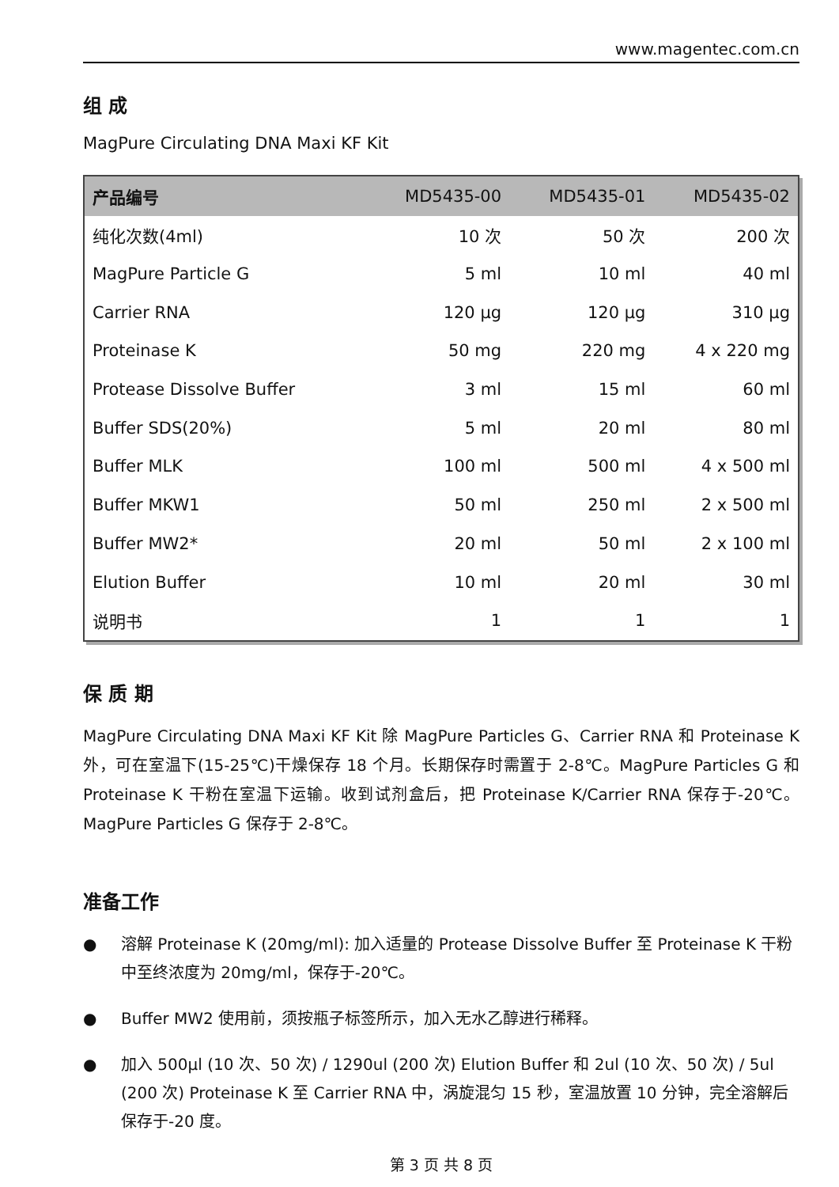www.magentec.com.cn
组 成
MagPure Circulating DNA Maxi KF Kit
| 产品编号 | MD5435-00 | MD5435-01 | MD5435-02 |
| --- | --- | --- | --- |
| 纯化次数(4ml) | 10 次 | 50 次 | 200 次 |
| MagPure Particle G | 5 ml | 10 ml | 40 ml |
| Carrier RNA | 120 µg | 120 µg | 310 µg |
| Proteinase K | 50 mg | 220 mg | 4 x 220 mg |
| Protease Dissolve Buffer | 3 ml | 15 ml | 60 ml |
| Buffer SDS(20%) | 5 ml | 20 ml | 80 ml |
| Buffer MLK | 100 ml | 500 ml | 4 x 500 ml |
| Buffer MKW1 | 50 ml | 250 ml | 2 x 500 ml |
| Buffer MW2* | 20 ml | 50 ml | 2 x 100 ml |
| Elution Buffer | 10 ml | 20 ml | 30 ml |
| 说明书 | 1 | 1 | 1 |
保 质 期
MagPure Circulating DNA Maxi KF Kit 除 MagPure Particles G、Carrier RNA 和 Proteinase K 外，可在室温下(15-25℃)干燥保存 18 个月。长期保存时需置于 2-8℃。MagPure Particles G 和 Proteinase K 干粉在室温下运输。收到试剂盒后，把 Proteinase K/Carrier RNA 保存于-20℃。MagPure Particles G 保存于 2-8℃。
准备工作
● 溶解 Proteinase K (20mg/ml): 加入适量的 Protease Dissolve Buffer 至 Proteinase K 干粉中至终浓度为 20mg/ml，保存于-20℃。
● Buffer MW2 使用前，须按瓶子标签所示，加入无水乙醇进行稀释。
● 加入 500µl (10 次、50 次) / 1290ul (200 次) Elution Buffer 和 2ul (10 次、50 次) / 5ul (200 次) Proteinase K 至 Carrier RNA 中，涡旋混匀 15 秒，室温放置 10 分钟，完全溶解后保存于-20 度。
第 3 页 共 8 页